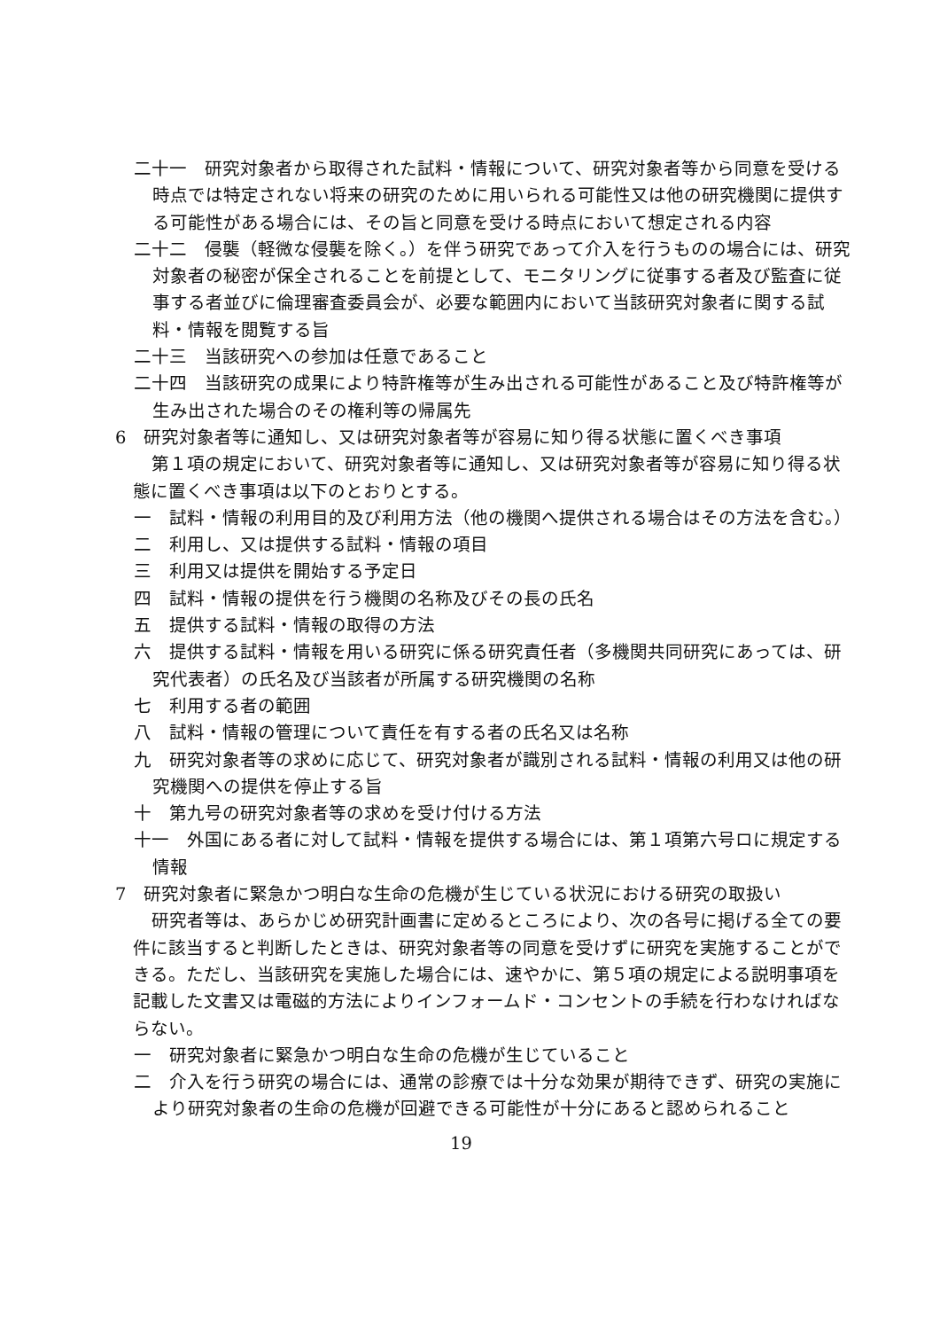二十一　研究対象者から取得された試料・情報について、研究対象者等から同意を受ける時点では特定されない将来の研究のために用いられる可能性又は他の研究機関に提供する可能性がある場合には、その旨と同意を受ける時点において想定される内容
二十二　侵襲（軽微な侵襲を除く。）を伴う研究であって介入を行うものの場合には、研究対象者の秘密が保全されることを前提として、モニタリングに従事する者及び監査に従事する者並びに倫理審査委員会が、必要な範囲内において当該研究対象者に関する試料・情報を閲覧する旨
二十三　当該研究への参加は任意であること
二十四　当該研究の成果により特許権等が生み出される可能性があること及び特許権等が生み出された場合のその権利等の帰属先
6　研究対象者等に通知し、又は研究対象者等が容易に知り得る状態に置くべき事項
第１項の規定において、研究対象者等に通知し、又は研究対象者等が容易に知り得る状態に置くべき事項は以下のとおりとする。
一　試料・情報の利用目的及び利用方法（他の機関へ提供される場合はその方法を含む。）
二　利用し、又は提供する試料・情報の項目
三　利用又は提供を開始する予定日
四　試料・情報の提供を行う機関の名称及びその長の氏名
五　提供する試料・情報の取得の方法
六　提供する試料・情報を用いる研究に係る研究責任者（多機関共同研究にあっては、研究代表者）の氏名及び当該者が所属する研究機関の名称
七　利用する者の範囲
八　試料・情報の管理について責任を有する者の氏名又は名称
九　研究対象者等の求めに応じて、研究対象者が識別される試料・情報の利用又は他の研究機関への提供を停止する旨
十　第九号の研究対象者等の求めを受け付ける方法
十一　外国にある者に対して試料・情報を提供する場合には、第１項第六号ロに規定する情報
7　研究対象者に緊急かつ明白な生命の危機が生じている状況における研究の取扱い
研究者等は、あらかじめ研究計画書に定めるところにより、次の各号に掲げる全ての要件に該当すると判断したときは、研究対象者等の同意を受けずに研究を実施することができる。ただし、当該研究を実施した場合には、速やかに、第５項の規定による説明事項を記載した文書又は電磁的方法によりインフォームド・コンセントの手続を行わなければならない。
一　研究対象者に緊急かつ明白な生命の危機が生じていること
二　介入を行う研究の場合には、通常の診療では十分な効果が期待できず、研究の実施により研究対象者の生命の危機が回避できる可能性が十分にあると認められること
19